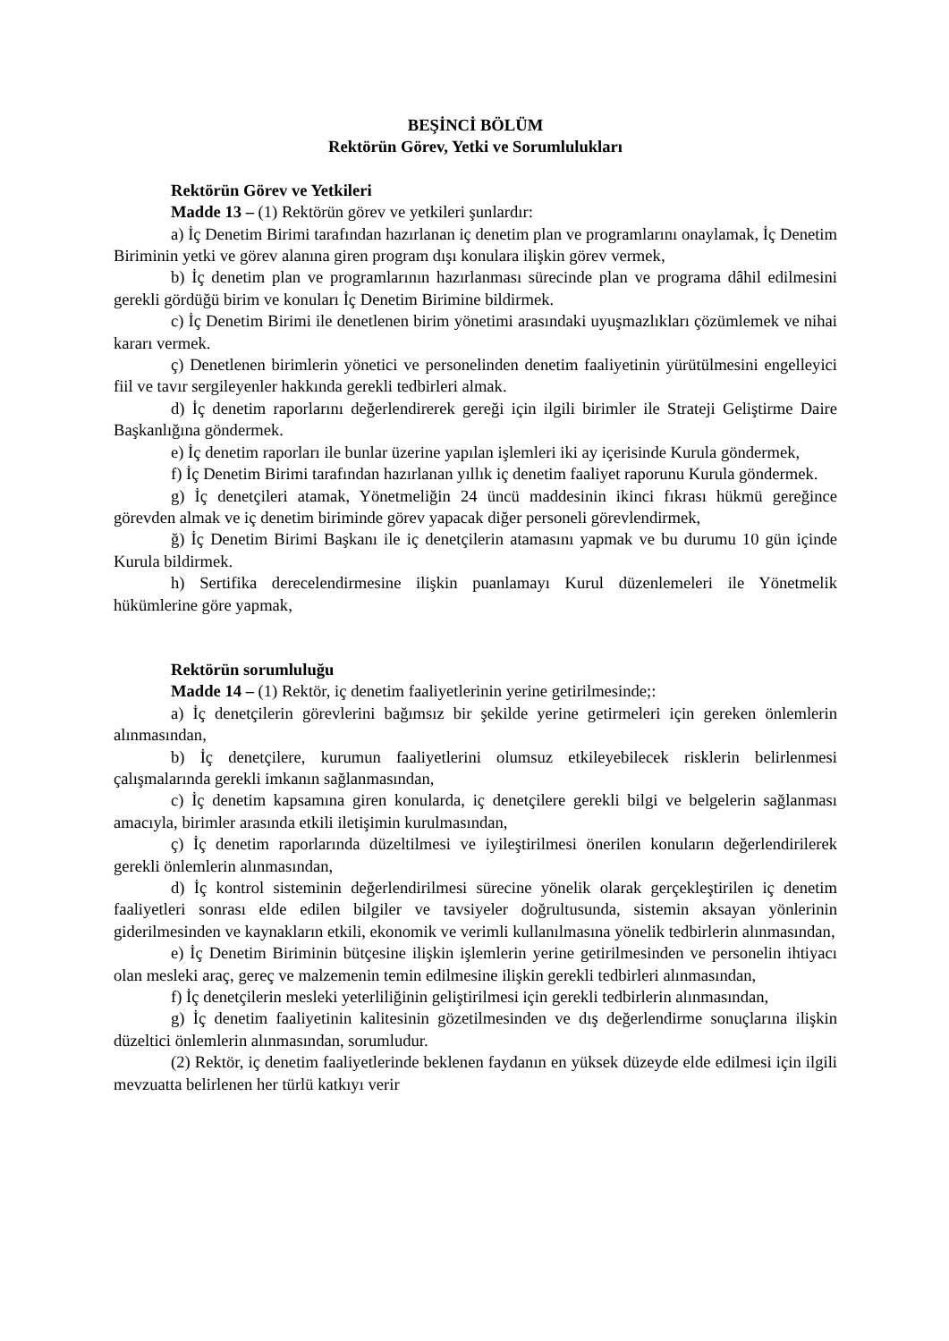BEŞİNCİ BÖLÜM
Rektörün Görev, Yetki ve Sorumlulukları
Rektörün Görev ve Yetkileri
Madde 13 – (1) Rektörün görev ve yetkileri şunlardır:
a) İç Denetim Birimi tarafından hazırlanan iç denetim plan ve programlarını onaylamak, İç Denetim Biriminin yetki ve görev alanına giren program dışı konulara ilişkin görev vermek,
b) İç denetim plan ve programlarının hazırlanması sürecinde plan ve programa dâhil edilmesini gerekli gördüğü birim ve konuları İç Denetim Birimine bildirmek.
c) İç Denetim Birimi ile denetlenen birim yönetimi arasındaki uyuşmazlıkları çözümlemek ve nihai kararı vermek.
ç) Denetlenen birimlerin yönetici ve personelinden denetim faaliyetinin yürütülmesini engelleyici fiil ve tavır sergileyenler hakkında gerekli tedbirleri almak.
d) İç denetim raporlarını değerlendirerek gereği için ilgili birimler ile Strateji Geliştirme Daire Başkanlığına göndermek.
e) İç denetim raporları ile bunlar üzerine yapılan işlemleri iki ay içerisinde Kurula göndermek,
f) İç Denetim Birimi tarafından hazırlanan yıllık iç denetim faaliyet raporunu Kurula göndermek.
g) İç denetçileri atamak, Yönetmeliğin 24 üncü maddesinin ikinci fıkrası hükmü gereğince görevden almak ve iç denetim biriminde görev yapacak diğer personeli görevlendirmek,
ğ) İç Denetim Birimi Başkanı ile iç denetçilerin atamasını yapmak ve bu durumu 10 gün içinde Kurula bildirmek.
h) Sertifika derecelendirmesine ilişkin puanlamayı Kurul düzenlemeleri ile Yönetmelik hükümlerine göre yapmak,
Rektörün sorumluluğu
Madde 14 – (1) Rektör, iç denetim faaliyetlerinin yerine getirilmesinde;:
a) İç denetçilerin görevlerini bağımsız bir şekilde yerine getirmeleri için gereken önlemlerin alınmasından,
b) İç denetçilere, kurumun faaliyetlerini olumsuz etkileyebilecek risklerin belirlenmesi çalışmalarında gerekli imkanın sağlanmasından,
c) İç denetim kapsamına giren konularda, iç denetçilere gerekli bilgi ve belgelerin sağlanması amacıyla, birimler arasında etkili iletişimin kurulmasından,
ç) İç denetim raporlarında düzeltilmesi ve iyileştirilmesi önerilen konuların değerlendirilerek gerekli önlemlerin alınmasından,
d) İç kontrol sisteminin değerlendirilmesi sürecine yönelik olarak gerçekleştirilen iç denetim faaliyetleri sonrası elde edilen bilgiler ve tavsiyeler doğrultusunda, sistemin aksayan yönlerinin giderilmesinden ve kaynakların etkili, ekonomik ve verimli kullanılmasına yönelik tedbirlerin alınmasından,
e) İç Denetim Biriminin bütçesine ilişkin işlemlerin yerine getirilmesinden ve personelin ihtiyacı olan mesleki araç, gereç ve malzemenin temin edilmesine ilişkin gerekli tedbirleri alınmasından,
f) İç denetçilerin mesleki yeterliliğinin geliştirilmesi için gerekli tedbirlerin alınmasından,
g) İç denetim faaliyetinin kalitesinin gözetilmesinden ve dış değerlendirme sonuçlarına ilişkin düzeltici önlemlerin alınmasından, sorumludur.
(2) Rektör, iç denetim faaliyetlerinde beklenen faydanın en yüksek düzeyde elde edilmesi için ilgili mevzuatta belirlenen her türlü katkıyı verir